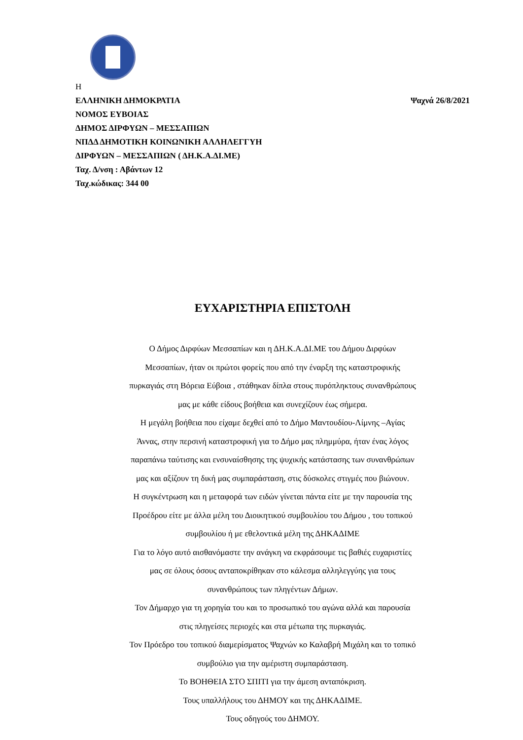Η
ΕΛΛΗΝΙΚΗ ΔΗΜΟΚΡΑΤΙΑ Ψαχνά 26/8/2021
ΝΟΜΟΣ ΕΥΒΟΙΑΣ
ΔΗΜΟΣ ΔΙΡΦΥΩΝ – ΜΕΣΣΑΠΙΩΝ
ΝΠΔΔ ΔΗΜΟΤΙΚΗ ΚΟΙΝΩΝΙΚΗ ΑΛΛΗΛΕΓΓΥΗ
ΔΙΡΦΥΩΝ – ΜΕΣΣΑΠΙΩΝ ( ΔΗ.Κ.Α.ΔΙ.ΜΕ)
Ταχ. Δ/νση : Αβάντων 12
Ταχ.κώδικας: 344 00
ΕΥΧΑΡΙΣΤΗΡΙΑ ΕΠΙΣΤΟΛΗ
Ο Δήμος Διρφύων Μεσσαπίων και η ΔΗ.Κ.Α.ΔΙ.ΜΕ του Δήμου Διρφύων
Μεσσαπίων, ήταν οι πρώτοι φορείς που από την έναρξη της καταστροφικής
πυρκαγιάς στη Βόρεια Εύβοια , στάθηκαν δίπλα στους πυρόπληκτους συνανθρώπους
μας με κάθε είδους βοήθεια και συνεχίζουν έως σήμερα.
Η μεγάλη βοήθεια που είχαμε δεχθεί από το Δήμο Μαντουδίου-Λίμνης –Αγίας
Άννας, στην περσινή καταστροφική για το Δήμο μας πλημμύρα, ήταν ένας λόγος
παραπάνω ταύτισης και ενσυναίσθησης της ψυχικής κατάστασης των συνανθρώπων
μας και αξίζουν τη δική μας συμπαράσταση, στις δύσκολες στιγμές που βιώνουν.
Η συγκέντρωση και η μεταφορά των ειδών γίνεται πάντα είτε με την παρουσία της
Προέδρου είτε με άλλα μέλη του Διοικητικού συμβουλίου του Δήμου , του τοπικού
συμβουλίου ή με εθελοντικά μέλη της ΔΗΚΑΔΙΜΕ
Για το λόγο αυτό αισθανόμαστε την ανάγκη να εκφράσουμε τις βαθιές ευχαριστίες
μας σε όλους όσους ανταποκρίθηκαν στο κάλεσμα αλληλεγγύης για τους
συνανθρώπους των πληγέντων Δήμων.
Τον Δήμαρχο για τη χορηγία του και το προσωπικό του αγώνα αλλά και παρουσία
στις πληγείσες περιοχές και στα μέτωπα της πυρκαγιάς.
Τον Πρόεδρο του τοπικού διαμερίσματος Ψαχνών κο Καλαβρή Μιχάλη και το τοπικό
συμβούλιο για την αμέριστη συμπαράσταση.
Το ΒΟΗΘΕΙΑ ΣΤΟ ΣΠΙΤΙ για την άμεση ανταπόκριση.
Τους υπαλλήλους του ΔΗΜΟΥ και της ΔΗΚΑΔΙΜΕ.
Τους οδηγούς του ΔΗΜΟΥ.